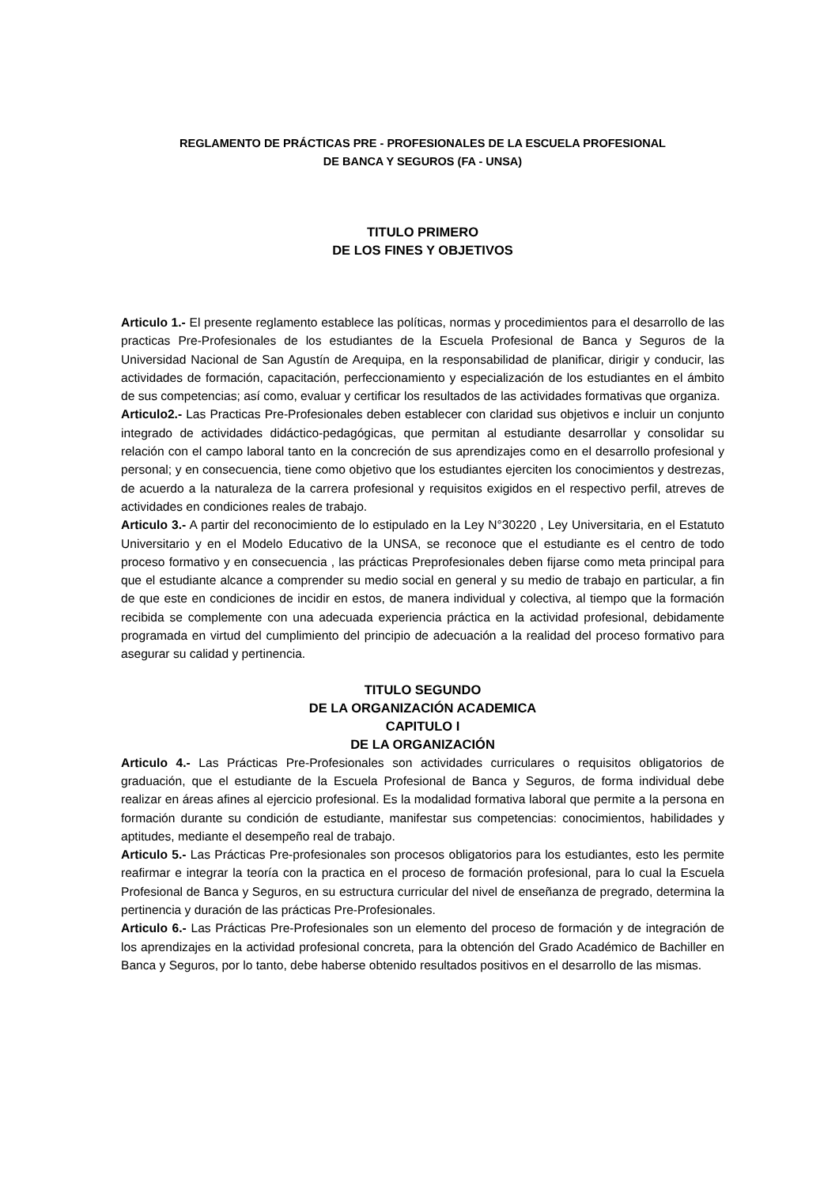REGLAMENTO DE PRÁCTICAS PRE - PROFESIONALES DE LA ESCUELA PROFESIONAL
DE BANCA Y SEGUROS (FA - UNSA)
TITULO PRIMERO
DE LOS FINES Y OBJETIVOS
Articulo 1.- El presente reglamento establece las políticas, normas y procedimientos para el desarrollo de las practicas Pre-Profesionales de los estudiantes de la Escuela Profesional de Banca y Seguros de la Universidad Nacional de San Agustín de Arequipa, en la responsabilidad de planificar, dirigir y conducir, las actividades de formación, capacitación, perfeccionamiento y especialización de los estudiantes en el ámbito de sus competencias; así como, evaluar y certificar los resultados de las actividades formativas que organiza.
Articulo2.- Las Practicas Pre-Profesionales deben establecer con claridad sus objetivos e incluir un conjunto integrado de actividades didáctico-pedagógicas, que permitan al estudiante desarrollar y consolidar su relación con el campo laboral tanto en la concreción de sus aprendizajes como en el desarrollo profesional y personal; y en consecuencia, tiene como objetivo que los estudiantes ejerciten los conocimientos y destrezas, de acuerdo a la naturaleza de la carrera profesional y requisitos exigidos en el respectivo perfil, atreves de actividades en condiciones reales de trabajo.
Articulo 3.- A partir del reconocimiento de lo estipulado en la Ley N°30220 , Ley Universitaria, en el Estatuto Universitario y en el Modelo Educativo de la UNSA, se reconoce que el estudiante es el centro de todo proceso formativo y en consecuencia , las prácticas Preprofesionales deben fijarse como meta principal para que el estudiante alcance a comprender su medio social en general y su medio de trabajo en particular, a fin de que este en condiciones de incidir en estos, de manera individual y colectiva, al tiempo que la formación recibida se complemente con una adecuada experiencia práctica en la actividad profesional, debidamente programada en virtud del cumplimiento del principio de adecuación a la realidad del proceso formativo para asegurar su calidad y pertinencia.
TITULO SEGUNDO
DE LA ORGANIZACIÓN ACADEMICA
CAPITULO I
DE LA ORGANIZACIÓN
Articulo 4.- Las Prácticas Pre-Profesionales son actividades curriculares o requisitos obligatorios de graduación, que el estudiante de la Escuela Profesional de Banca y Seguros, de forma individual debe realizar en áreas afines al ejercicio profesional. Es la modalidad formativa laboral que permite a la persona en formación durante su condición de estudiante, manifestar sus competencias: conocimientos, habilidades y aptitudes, mediante el desempeño real de trabajo.
Articulo 5.- Las Prácticas Pre-profesionales son procesos obligatorios para los estudiantes, esto les permite reafirmar e integrar la teoría con la practica en el proceso de formación profesional, para lo cual la Escuela Profesional de Banca y Seguros, en su estructura curricular del nivel de enseñanza de pregrado, determina la pertinencia y duración de las prácticas Pre-Profesionales.
Articulo 6.- Las Prácticas Pre-Profesionales son un elemento del proceso de formación y de integración de los aprendizajes en la actividad profesional concreta, para la obtención del Grado Académico de Bachiller en Banca y Seguros, por lo tanto, debe haberse obtenido resultados positivos en el desarrollo de las mismas.